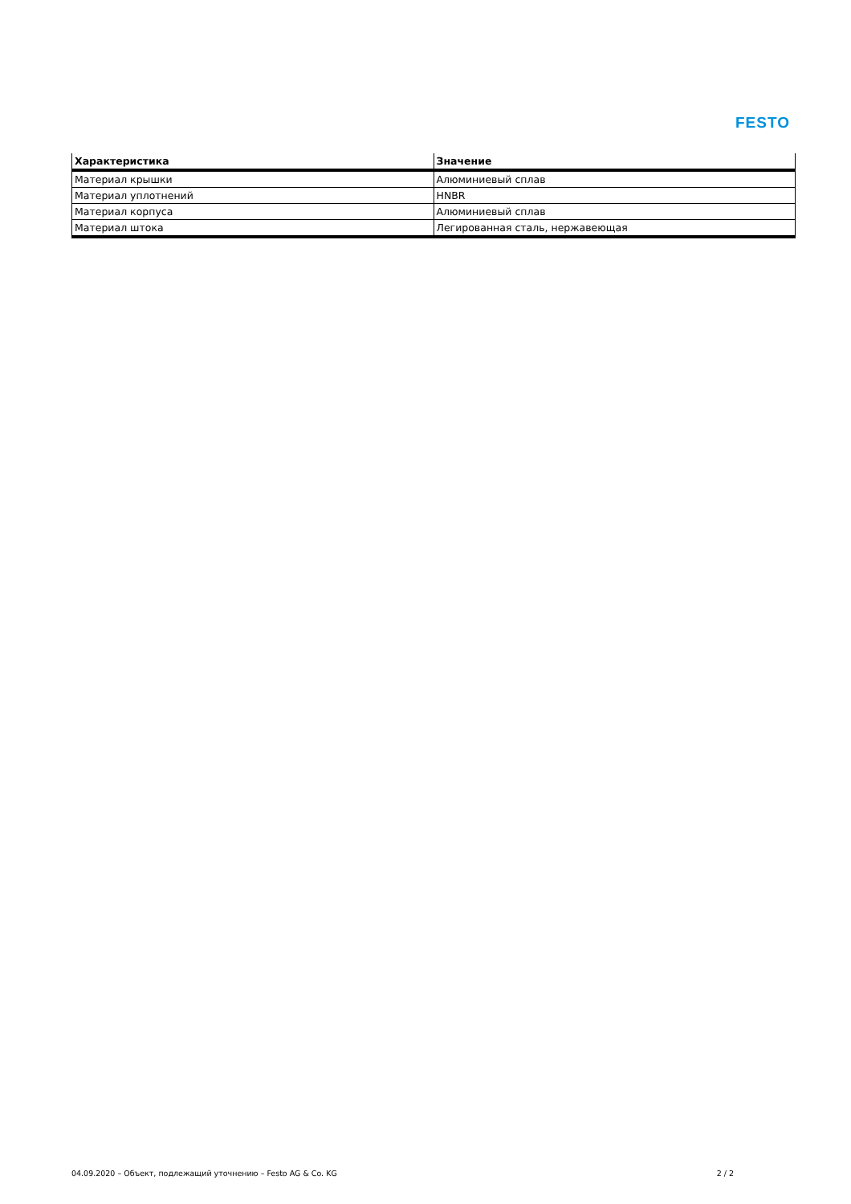FESTO
| Характеристика | Значение |
| --- | --- |
| Материал крышки | Алюминиевый сплав |
| Материал уплотнений | HNBR |
| Материал корпуса | Алюминиевый сплав |
| Материал штока | Легированная сталь, нержавеющая |
04.09.2020 – Объект, подлежащий уточнению – Festo AG & Co. KG 2 / 2